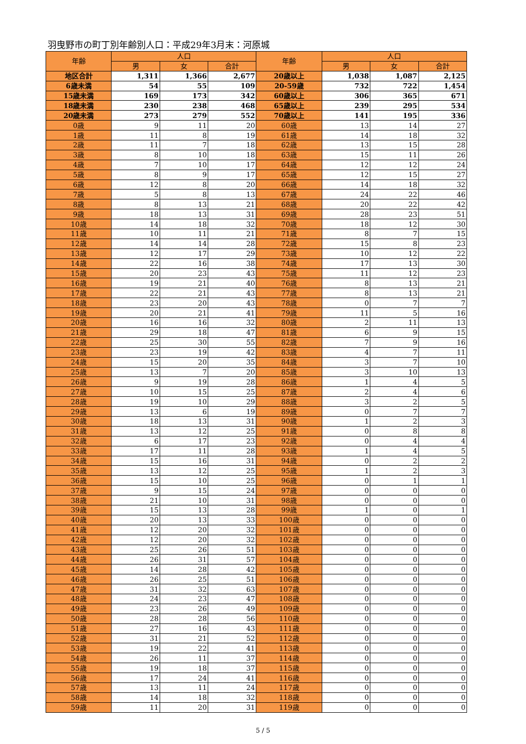羽曳野市の町丁別年齢別人口：平成29年3月末：河原城
| 年齢 | 人口 | | | 年齢 | 人口 | | |
| --- | --- | --- | --- | --- | --- | --- | --- |
| | 男 | 女 | 合計 | | 男 | 女 | 合計 |
| 地区合計 | 1,311 | 1,366 | 2,677 | 20歳以上 | 1,038 | 1,087 | 2,125 |
| 6歳未満 | 54 | 55 | 109 | 20-59歳 | 732 | 722 | 1,454 |
| 15歳未満 | 169 | 173 | 342 | 60歳以上 | 306 | 365 | 671 |
| 18歳未満 | 230 | 238 | 468 | 65歳以上 | 239 | 295 | 534 |
| 20歳未満 | 273 | 279 | 552 | 70歳以上 | 141 | 195 | 336 |
| 0歳 | 9 | 11 | 20 | 60歳 | 13 | 14 | 27 |
| 1歳 | 11 | 8 | 19 | 61歳 | 14 | 18 | 32 |
| 2歳 | 11 | 7 | 18 | 62歳 | 13 | 15 | 28 |
| 3歳 | 8 | 10 | 18 | 63歳 | 15 | 11 | 26 |
| 4歳 | 7 | 10 | 17 | 64歳 | 12 | 12 | 24 |
| 5歳 | 8 | 9 | 17 | 65歳 | 12 | 15 | 27 |
| 6歳 | 12 | 8 | 20 | 66歳 | 14 | 18 | 32 |
| 7歳 | 5 | 8 | 13 | 67歳 | 24 | 22 | 46 |
| 8歳 | 8 | 13 | 21 | 68歳 | 20 | 22 | 42 |
| 9歳 | 18 | 13 | 31 | 69歳 | 28 | 23 | 51 |
| 10歳 | 14 | 18 | 32 | 70歳 | 18 | 12 | 30 |
| 11歳 | 10 | 11 | 21 | 71歳 | 8 | 7 | 15 |
| 12歳 | 14 | 14 | 28 | 72歳 | 15 | 8 | 23 |
| 13歳 | 12 | 17 | 29 | 73歳 | 10 | 12 | 22 |
| 14歳 | 22 | 16 | 38 | 74歳 | 17 | 13 | 30 |
| 15歳 | 20 | 23 | 43 | 75歳 | 11 | 12 | 23 |
| 16歳 | 19 | 21 | 40 | 76歳 | 8 | 13 | 21 |
| 17歳 | 22 | 21 | 43 | 77歳 | 8 | 13 | 21 |
| 18歳 | 23 | 20 | 43 | 78歳 | 0 | 7 | 7 |
| 19歳 | 20 | 21 | 41 | 79歳 | 11 | 5 | 16 |
| 20歳 | 16 | 16 | 32 | 80歳 | 2 | 11 | 13 |
| 21歳 | 29 | 18 | 47 | 81歳 | 6 | 9 | 15 |
| 22歳 | 25 | 30 | 55 | 82歳 | 7 | 9 | 16 |
| 23歳 | 23 | 19 | 42 | 83歳 | 4 | 7 | 11 |
| 24歳 | 15 | 20 | 35 | 84歳 | 3 | 7 | 10 |
| 25歳 | 13 | 7 | 20 | 85歳 | 3 | 10 | 13 |
| 26歳 | 9 | 19 | 28 | 86歳 | 1 | 4 | 5 |
| 27歳 | 10 | 15 | 25 | 87歳 | 2 | 4 | 6 |
| 28歳 | 19 | 10 | 29 | 88歳 | 3 | 2 | 5 |
| 29歳 | 13 | 6 | 19 | 89歳 | 0 | 7 | 7 |
| 30歳 | 18 | 13 | 31 | 90歳 | 1 | 2 | 3 |
| 31歳 | 13 | 12 | 25 | 91歳 | 0 | 8 | 8 |
| 32歳 | 6 | 17 | 23 | 92歳 | 0 | 4 | 4 |
| 33歳 | 17 | 11 | 28 | 93歳 | 1 | 4 | 5 |
| 34歳 | 15 | 16 | 31 | 94歳 | 0 | 2 | 2 |
| 35歳 | 13 | 12 | 25 | 95歳 | 1 | 2 | 3 |
| 36歳 | 15 | 10 | 25 | 96歳 | 0 | 1 | 1 |
| 37歳 | 9 | 15 | 24 | 97歳 | 0 | 0 | 0 |
| 38歳 | 21 | 10 | 31 | 98歳 | 0 | 0 | 0 |
| 39歳 | 15 | 13 | 28 | 99歳 | 1 | 0 | 1 |
| 40歳 | 20 | 13 | 33 | 100歳 | 0 | 0 | 0 |
| 41歳 | 12 | 20 | 32 | 101歳 | 0 | 0 | 0 |
| 42歳 | 12 | 20 | 32 | 102歳 | 0 | 0 | 0 |
| 43歳 | 25 | 26 | 51 | 103歳 | 0 | 0 | 0 |
| 44歳 | 26 | 31 | 57 | 104歳 | 0 | 0 | 0 |
| 45歳 | 14 | 28 | 42 | 105歳 | 0 | 0 | 0 |
| 46歳 | 26 | 25 | 51 | 106歳 | 0 | 0 | 0 |
| 47歳 | 31 | 32 | 63 | 107歳 | 0 | 0 | 0 |
| 48歳 | 24 | 23 | 47 | 108歳 | 0 | 0 | 0 |
| 49歳 | 23 | 26 | 49 | 109歳 | 0 | 0 | 0 |
| 50歳 | 28 | 28 | 56 | 110歳 | 0 | 0 | 0 |
| 51歳 | 27 | 16 | 43 | 111歳 | 0 | 0 | 0 |
| 52歳 | 31 | 21 | 52 | 112歳 | 0 | 0 | 0 |
| 53歳 | 19 | 22 | 41 | 113歳 | 0 | 0 | 0 |
| 54歳 | 26 | 11 | 37 | 114歳 | 0 | 0 | 0 |
| 55歳 | 19 | 18 | 37 | 115歳 | 0 | 0 | 0 |
| 56歳 | 17 | 24 | 41 | 116歳 | 0 | 0 | 0 |
| 57歳 | 13 | 11 | 24 | 117歳 | 0 | 0 | 0 |
| 58歳 | 14 | 18 | 32 | 118歳 | 0 | 0 | 0 |
| 59歳 | 11 | 20 | 31 | 119歳 | 0 | 0 | 0 |
5 / 5